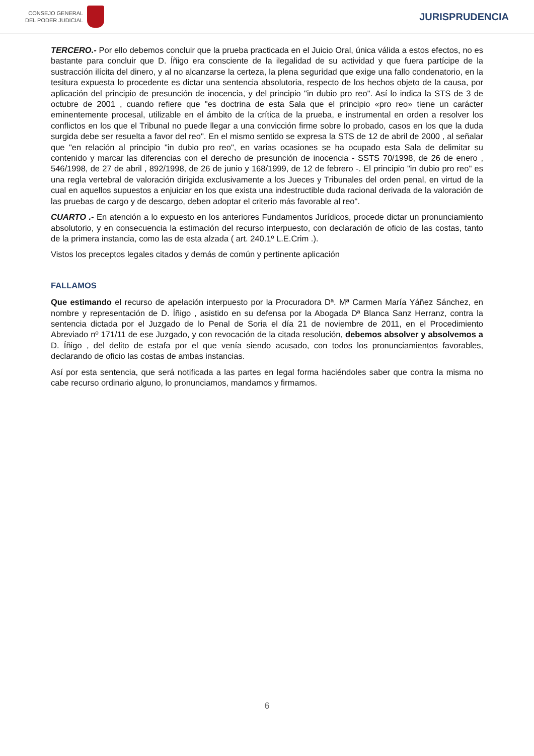CONSEJO GENERAL
DEL PODER JUDICIAL
JURISPRUDENCIA
TERCERO.- Por ello debemos concluir que la prueba practicada en el Juicio Oral, única válida a estos efectos, no es bastante para concluir que D. Íñigo era consciente de la ilegalidad de su actividad y que fuera partícipe de la sustracción ilícita del dinero, y al no alcanzarse la certeza, la plena seguridad que exige una fallo condenatorio, en la tesitura expuesta lo procedente es dictar una sentencia absolutoria, respecto de los hechos objeto de la causa, por aplicación del principio de presunción de inocencia, y del principio "in dubio pro reo". Así lo indica la STS de 3 de octubre de 2001 , cuando refiere que "es doctrina de esta Sala que el principio «pro reo» tiene un carácter eminentemente procesal, utilizable en el ámbito de la crítica de la prueba, e instrumental en orden a resolver los conflictos en los que el Tribunal no puede llegar a una convicción firme sobre lo probado, casos en los que la duda surgida debe ser resuelta a favor del reo". En el mismo sentido se expresa la STS de 12 de abril de 2000 , al señalar que "en relación al principio "in dubio pro reo", en varias ocasiones se ha ocupado esta Sala de delimitar su contenido y marcar las diferencias con el derecho de presunción de inocencia - SSTS 70/1998, de 26 de enero , 546/1998, de 27 de abril , 892/1998, de 26 de junio y 168/1999, de 12 de febrero -. El principio "in dubio pro reo" es una regla vertebral de valoración dirigida exclusivamente a los Jueces y Tribunales del orden penal, en virtud de la cual en aquellos supuestos a enjuiciar en los que exista una indestructible duda racional derivada de la valoración de las pruebas de cargo y de descargo, deben adoptar el criterio más favorable al reo".
CUARTO .- En atención a lo expuesto en los anteriores Fundamentos Jurídicos, procede dictar un pronunciamiento absolutorio, y en consecuencia la estimación del recurso interpuesto, con declaración de oficio de las costas, tanto de la primera instancia, como las de esta alzada ( art. 240.1º L.E.Crim .).
Vistos los preceptos legales citados y demás de común y pertinente aplicación
FALLAMOS
Que estimando el recurso de apelación interpuesto por la Procuradora Dª. Mª Carmen María Yáñez Sánchez, en nombre y representación de D. Íñigo , asistido en su defensa por la Abogada Dª Blanca Sanz Herranz, contra la sentencia dictada por el Juzgado de lo Penal de Soria el día 21 de noviembre de 2011, en el Procedimiento Abreviado nº 171/11 de ese Juzgado, y con revocación de la citada resolución, debemos absolver y absolvemos a D. Íñigo , del delito de estafa por el que venía siendo acusado, con todos los pronunciamientos favorables, declarando de oficio las costas de ambas instancias.
Así por esta sentencia, que será notificada a las partes en legal forma haciéndoles saber que contra la misma no cabe recurso ordinario alguno, lo pronunciamos, mandamos y firmamos.
6